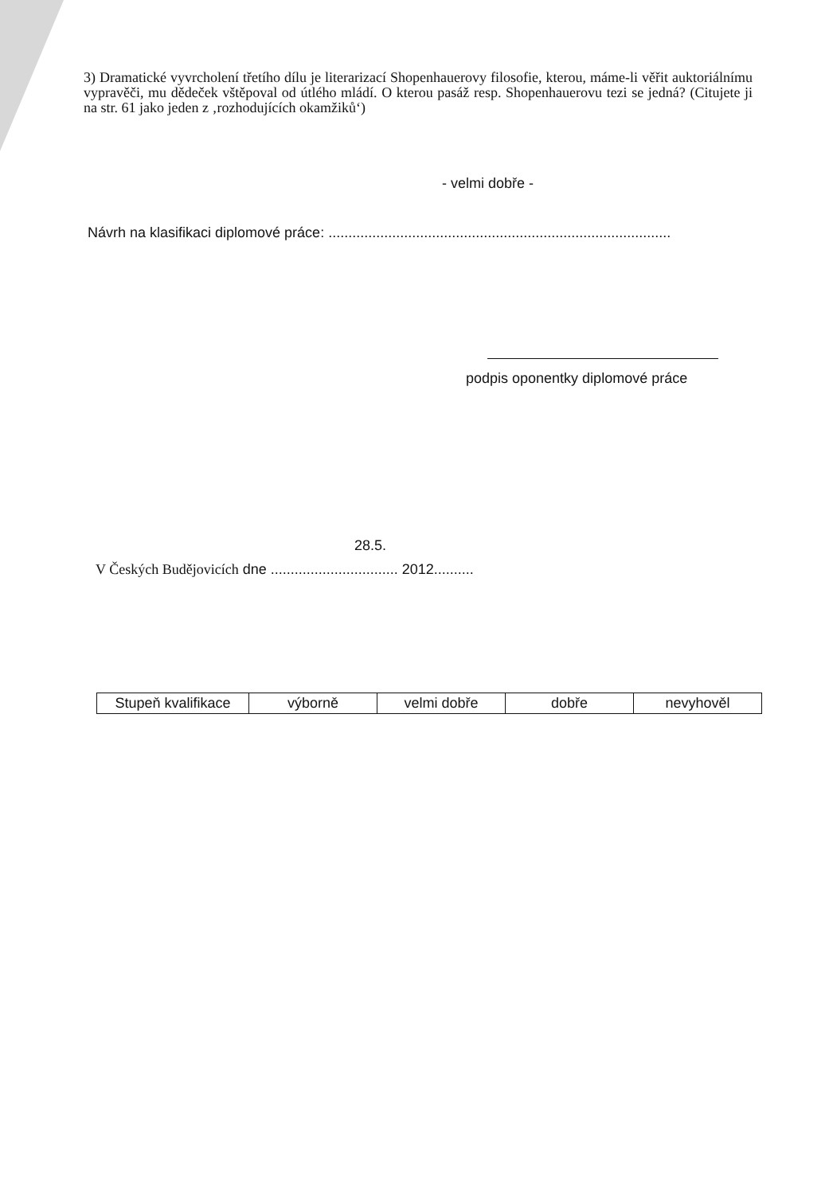3) Dramatické vyvrcholení třetího dílu je literarizací Shopenhauerovy filosofie, kterou, máme-li věřit auktoriálnímu vypravěči, mu dědeček vštěpoval od útlého mládí. O kterou pasáž resp. Shopenhauerovu tezi se jedná? (Citujete ji na str. 61 jako jeden z ‚rozhodujících okamžiků‘)
- velmi dobře -
Návrh na klasifikaci diplomové práce: ......................................................................................
podpis oponentky diplomové práce
28.5.
V Českých Budějovicích dne ................................ 2012..........
| Stupeň kvalifikace | výborně | velmi dobře | dobře | nevyhověl |